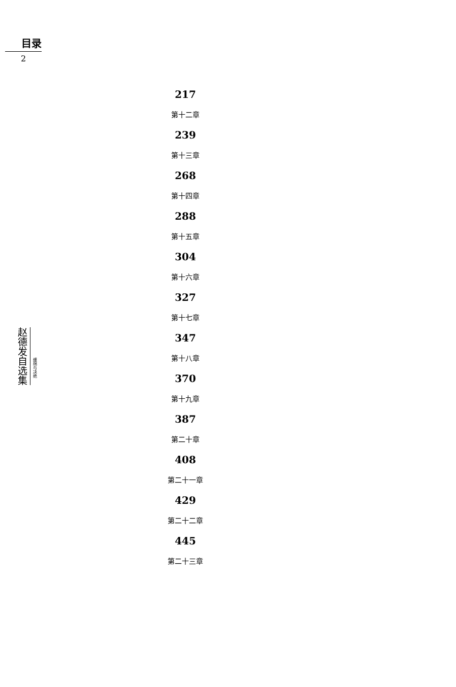目录
2
217
第十二章
239
第十三章
268
第十四章
288
第十五章
304
第十六章
327
第十七章
347
第十八章
370
第十九章
387
第二十章
408
第二十一章
429
第二十二章
445
第二十三章
赵德发自选集
缠绵与决绝